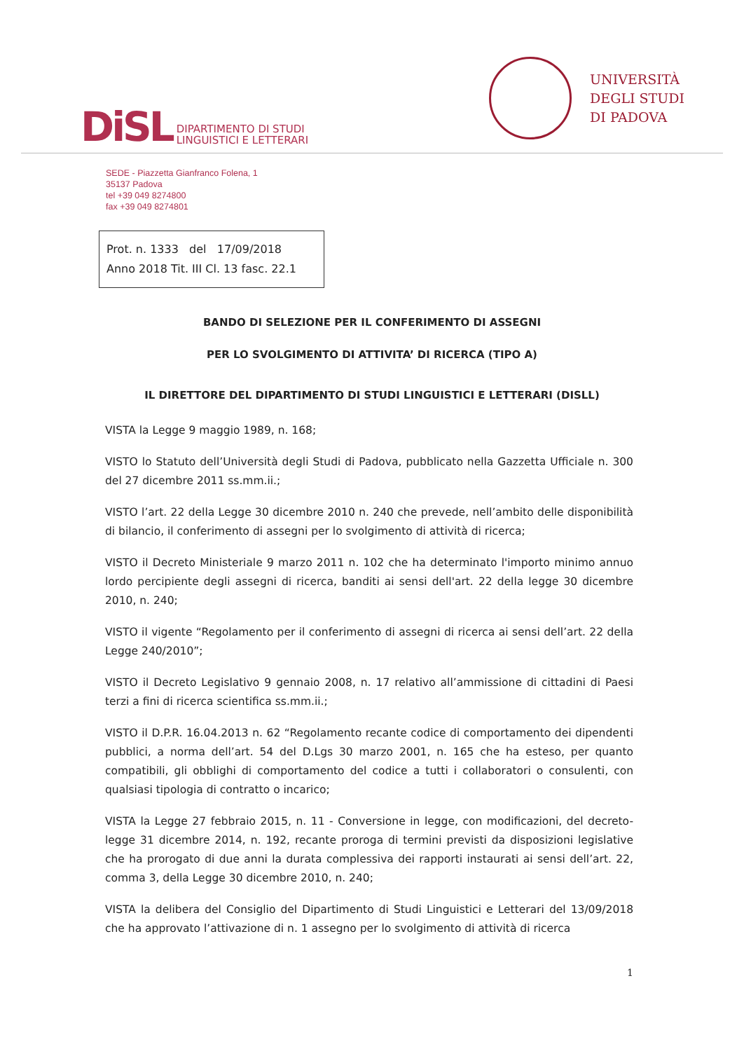DiSL DIPARTIMENTO DI STUDI
LINGUISTICI E LETTERARI
UNIVERSITÀ
DEGLI STUDI
DI PADOVA
SEDE - Piazzetta Gianfranco Folena, 1
35137 Padova
tel +39 049 8274800
fax +39 049 8274801
Prot. n. 1333 del 17/09/2018
Anno 2018 Tit. III Cl. 13 fasc. 22.1
BANDO DI SELEZIONE PER IL CONFERIMENTO DI ASSEGNI
PER LO SVOLGIMENTO DI ATTIVITA’ DI RICERCA (TIPO A)
IL DIRETTORE DEL DIPARTIMENTO DI STUDI LINGUISTICI E LETTERARI (DISLL)
VISTA la Legge 9 maggio 1989, n. 168;
VISTO lo Statuto dell’Università degli Studi di Padova, pubblicato nella Gazzetta Ufficiale n. 300 del 27 dicembre 2011 ss.mm.ii.;
VISTO l’art. 22 della Legge 30 dicembre 2010 n. 240 che prevede, nell’ambito delle disponibilità di bilancio, il conferimento di assegni per lo svolgimento di attività di ricerca;
VISTO il Decreto Ministeriale 9 marzo 2011 n. 102 che ha determinato l'importo minimo annuo lordo percipiente degli assegni di ricerca, banditi ai sensi dell'art. 22 della legge 30 dicembre 2010, n. 240;
VISTO il vigente “Regolamento per il conferimento di assegni di ricerca ai sensi dell’art. 22 della Legge 240/2010”;
VISTO il Decreto Legislativo 9 gennaio 2008, n. 17 relativo all’ammissione di cittadini di Paesi terzi a fini di ricerca scientifica ss.mm.ii.;
VISTO il D.P.R. 16.04.2013 n. 62 “Regolamento recante codice di comportamento dei dipendenti pubblici, a norma dell’art. 54 del D.Lgs 30 marzo 2001, n. 165 che ha esteso, per quanto compatibili, gli obblighi di comportamento del codice a tutti i collaboratori o consulenti, con qualsiasi tipologia di contratto o incarico;
VISTA la Legge 27 febbraio 2015, n. 11 - Conversione in legge, con modificazioni, del decreto-legge 31 dicembre 2014, n. 192, recante proroga di termini previsti da disposizioni legislative che ha prorogato di due anni la durata complessiva dei rapporti instaurati ai sensi dell’art. 22, comma 3, della Legge 30 dicembre 2010, n. 240;
VISTA la delibera del Consiglio del Dipartimento di Studi Linguistici e Letterari del 13/09/2018 che ha approvato l’attivazione di n. 1 assegno per lo svolgimento di attività di ricerca
1